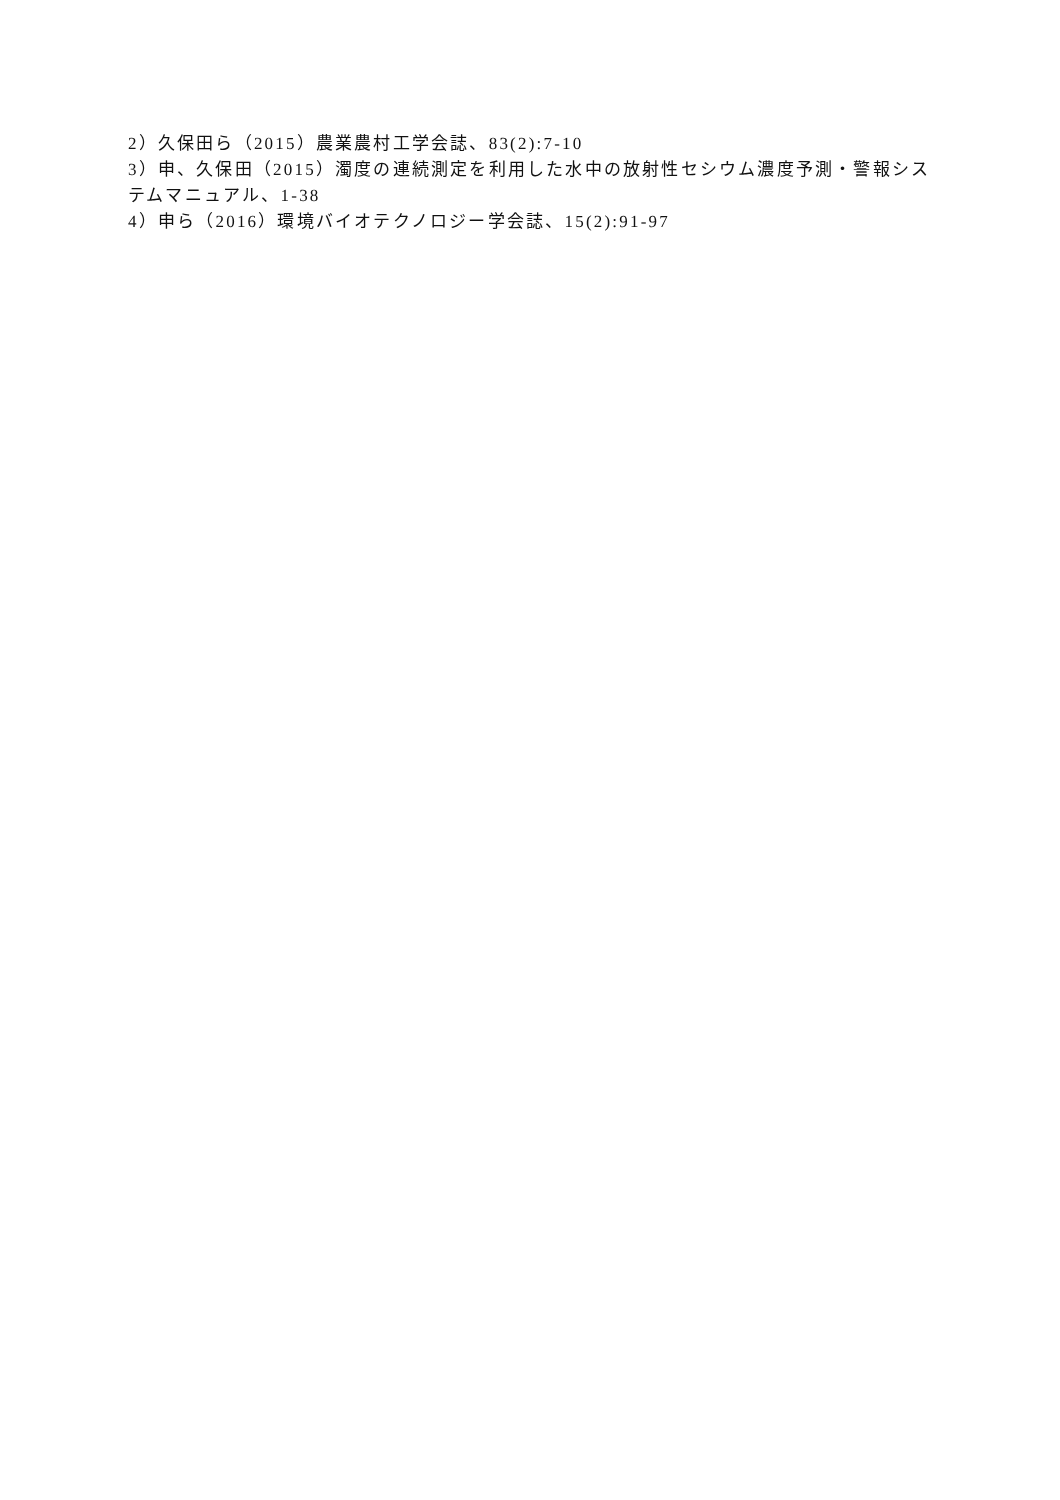2）久保田ら（2015）農業農村工学会誌、83(2):7-10
3）申、久保田（2015）濁度の連続測定を利用した水中の放射性セシウム濃度予測・警報システムマニュアル、1-38
4）申ら（2016）環境バイオテクノロジー学会誌、15(2):91-97